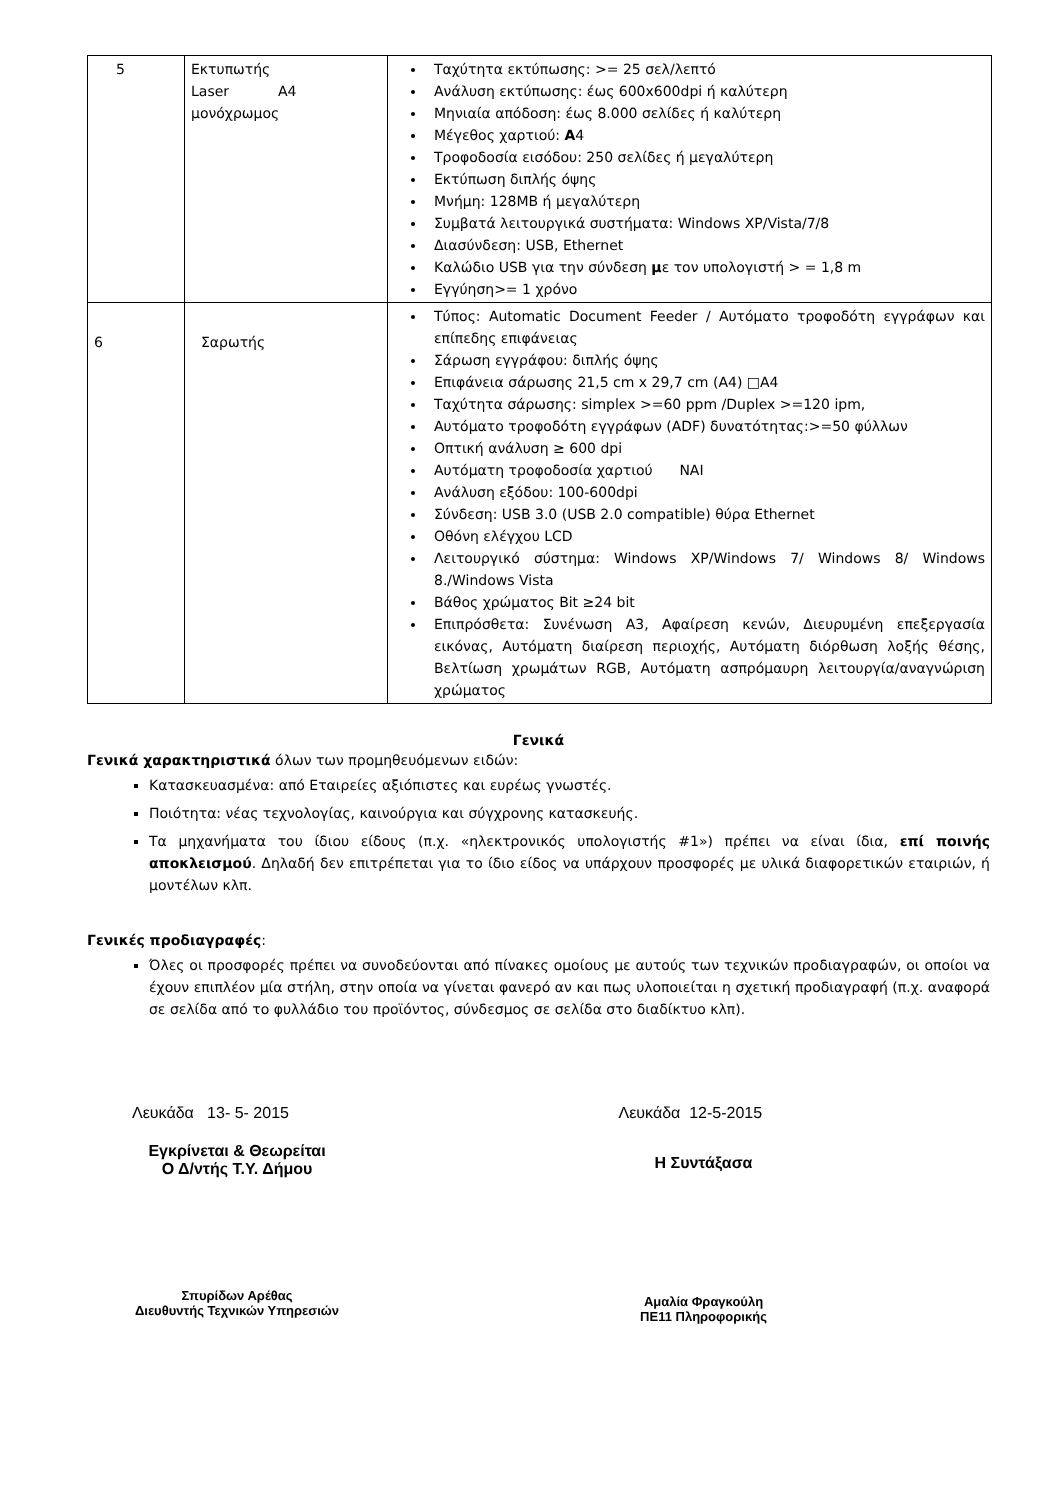| 5 | Εκτυπωτής Laser A4 μονόχρωμος | Ταχύτητα εκτύπωσης: >= 25 σελ/λεπτό Ανάλυση εκτύπωσης: έως 600x600dpi ή καλύτερη Μηνιαία απόδοση: έως 8.000 σελίδες ή καλύτερη Μέγεθος χαρτιού: A 4 Τροφοδοσία εισόδου: 250 σελίδες ή μεγαλύτερη Εκτύπωση διπλής όψης Μνήμη: 128MB ή μεγαλύτερη Συμβατά λειτουργικά συστήματα: Windows XP/Vista/7/8 Διασύνδεση: USB, Ethernet Καλώδιο USB για την σύνδεση μ ε τον υπολογιστή > = 1,8 m Εγγύηση>= 1 χρόνο |
| 6 | Σαρωτής | Τύπος: Automatic Document Feeder / Αυτόματο τροφοδότη εγγράφων και επίπεδης επιφάνειας Σάρωση εγγράφου: διπλής όψης Επιφάνεια σάρωσης 21,5 cm x 29,7 cm (A4) □A4 Ταχύτητα σάρωσης: simplex >=60 ppm /Duplex >=120 ipm, Αυτόματο τροφοδότη εγγράφων (ADF) δυνατότητας:>=50 φύλλων Οπτική ανάλυση ≥ 600 dpi Αυτόματη τροφοδοσία χαρτιού ΝΑΙ Ανάλυση εξόδου: 100-600dpi Σύνδεση: USB 3.0 (USB 2.0 compatible) θύρα Ethernet Οθόνη ελέγχου LCD Λειτουργικό σύστημα: Windows XP/Windows 7/ Windows 8/ Windows 8./Windows Vista Βάθος χρώματος Bit ≥24 bit Επιπρόσθετα: Συνένωση A3, Αφαίρεση κενών, Διευρυμένη επεξεργασία εικόνας, Αυτόματη διαίρεση περιοχής, Αυτόματη διόρθωση λοξής θέσης, Βελτίωση χρωμάτων RGB, Αυτόματη ασπρόμαυρη λειτουργία/αναγνώριση χρώματος |
Γενικά
Γενικά χαρακτηριστικά όλων των προμηθευόμενων ειδών:
Κατασκευασμένα: από Εταιρείες αξιόπιστες και ευρέως γνωστές.
Ποιότητα: νέας τεχνολογίας, καινούργια και σύγχρονης κατασκευής.
Τα μηχανήματα του ίδιου είδους (π.χ. «ηλεκτρονικός υπολογιστής #1») πρέπει να είναι ίδια, επί ποινής αποκλεισμού. Δηλαδή δεν επιτρέπεται για το ίδιο είδος να υπάρχουν προσφορές με υλικά διαφορετικών εταιριών, ή μοντέλων κλπ.
Γενικές προδιαγραφές:
Όλες οι προσφορές πρέπει να συνοδεύονται από πίνακες ομοίους με αυτούς των τεχνικών προδιαγραφών, οι οποίοι να έχουν επιπλέον μία στήλη, στην οποία να γίνεται φανερό αν και πως υλοποιείται η σχετική προδιαγραφή (π.χ. αναφορά σε σελίδα από το φυλλάδιο του προϊόντος, σύνδεσμος σε σελίδα στο διαδίκτυο κλπ).
Λευκάδα 13- 5- 2015
Εγκρίνεται & Θεωρείται
Ο Δ/ντής Τ.Υ. Δήμου
Σπυρίδων Αρέθας
Διευθυντής Τεχνικών Υπηρεσιών
Λευκάδα 12-5-2015
Η Συντάξασα
Αμαλία Φραγκούλη
ΠΕ11 Πληροφορικής